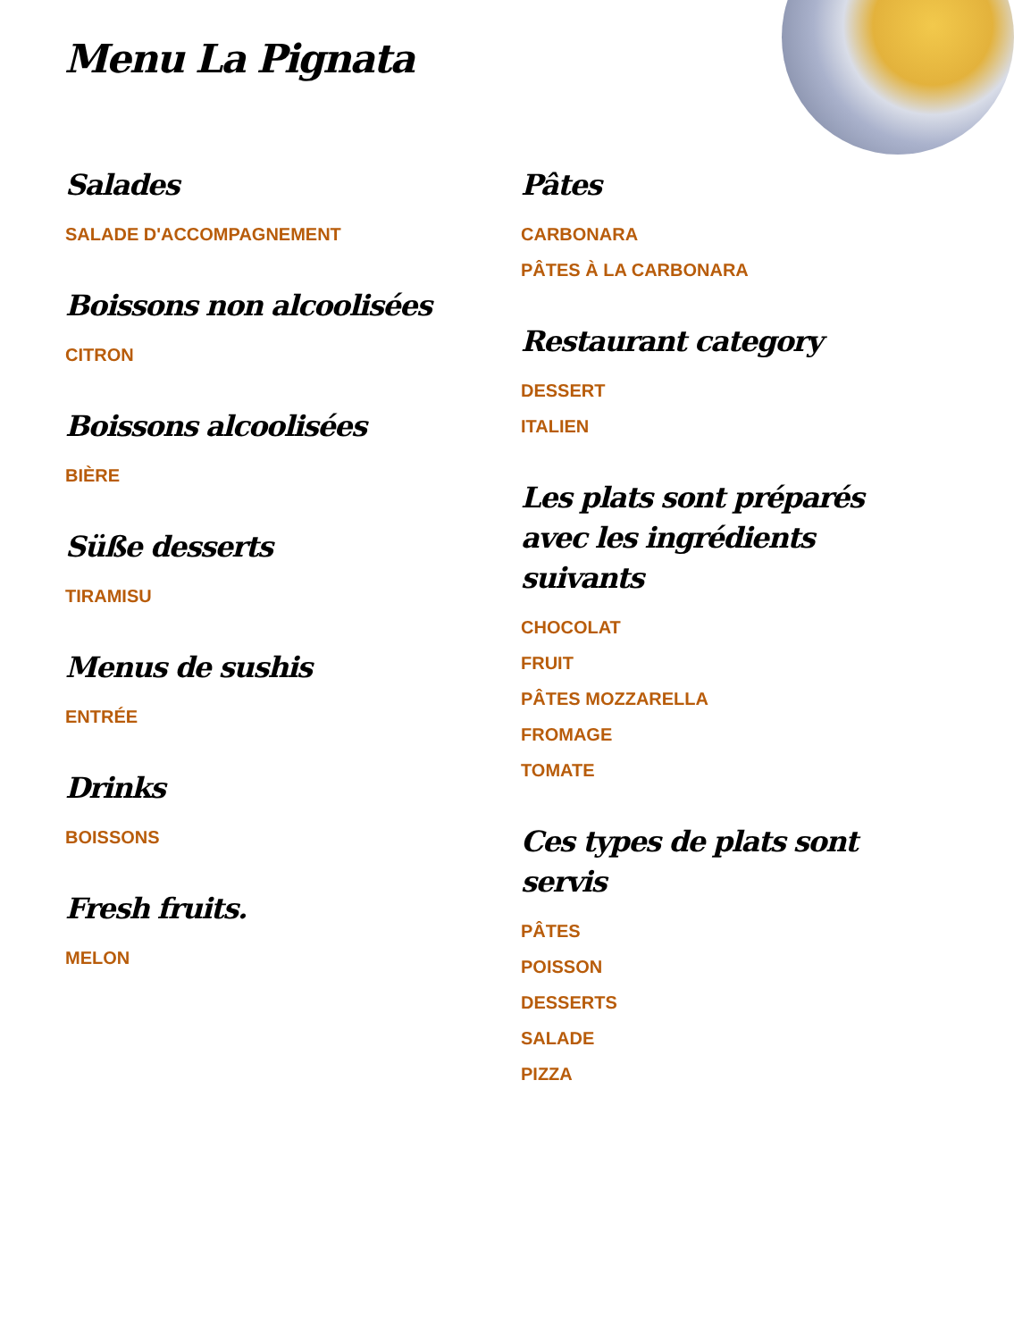Menu La Pignata
Salades
SALADE D'ACCOMPAGNEMENT
Boissons non alcoolisées
CITRON
Boissons alcoolisées
BIÈRE
Süße desserts
TIRAMISU
Menus de sushis
ENTRÉE
Drinks
BOISSONS
Fresh fruits.
MELON
Pâtes
CARBONARA
PÂTES À LA CARBONARA
Restaurant category
DESSERT
ITALIEN
Les plats sont préparés avec les ingrédients suivants
CHOCOLAT
FRUIT
PÂTES MOZZARELLA
FROMAGE
TOMATE
Ces types de plats sont servis
PÂTES
POISSON
DESSERTS
SALADE
PIZZA